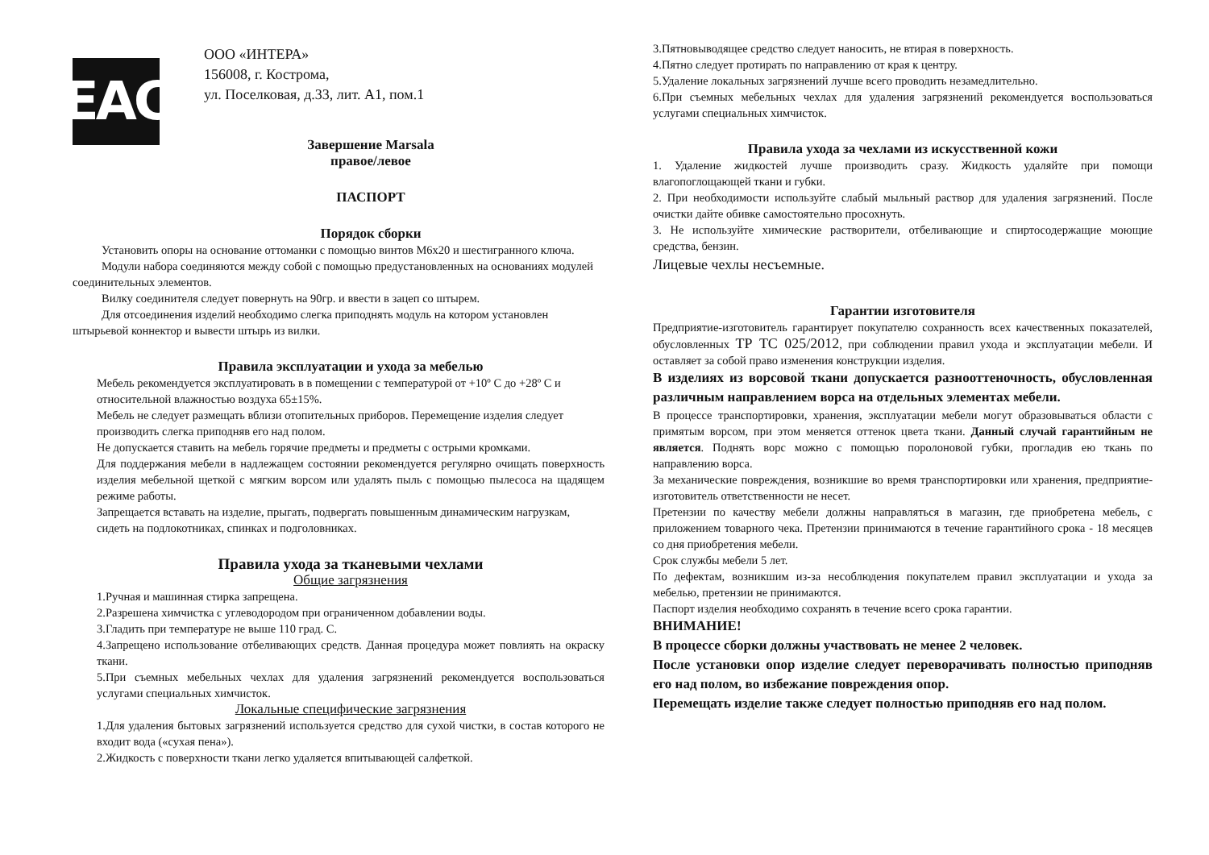EAC
ООО «ИНТЕРА»
156008, г. Кострома,
ул. Поселковая, д.33, лит. А1, пом.1
Завершение Marsala
правое/левое
ПАСПОРТ
Порядок сборки
Установить опоры на основание оттоманки с помощью винтов М6х20 и шестигранного ключа.
Модули набора соединяются между собой с помощью предустановленных на основаниях модулей соединительных элементов.
Вилку соединителя следует повернуть на 90гр. и ввести в зацеп со штырем.
Для отсоединения изделий необходимо слегка приподнять модуль на котором установлен штырьевой коннектор и вывести штырь из вилки.
Правила эксплуатации и ухода за мебелью
Мебель рекомендуется эксплуатировать в в помещении с температурой от +10º С до +28º С и относительной влажностью воздуха 65±15%.
Мебель не следует размещать вблизи отопительных приборов. Перемещение изделия следует производить слегка приподняв его над полом.
Не допускается ставить на мебель горячие предметы и предметы с острыми кромками.
Для поддержания мебели в надлежащем состоянии рекомендуется регулярно очищать поверхность изделия мебельной щеткой с мягким ворсом или удалять пыль с помощью пылесоса на щадящем режиме работы.
Запрещается вставать на изделие, прыгать, подвергать повышенным динамическим нагрузкам, сидеть на подлокотниках, спинках и подголовниках.
Правила ухода за тканевыми чехлами
Общие загрязнения
1.Ручная и машинная стирка запрещена.
2.Разрешена химчистка с углеводородом при ограниченном добавлении воды.
3.Гладить при температуре не выше 110 град. С.
4.Запрещено использование отбеливающих средств. Данная процедура может повлиять на окраску ткани.
5.При съемных мебельных чехлах для удаления загрязнений рекомендуется воспользоваться услугами специальных химчисток.
Локальные специфические загрязнения
1.Для удаления бытовых загрязнений используется средство для сухой чистки, в состав которого не входит вода («сухая пена»).
2.Жидкость с поверхности ткани легко удаляется впитывающей салфеткой.
3.Пятновыводящее средство следует наносить, не втирая в поверхность.
4.Пятно следует протирать по направлению от края к центру.
5.Удаление локальных загрязнений лучше всего проводить незамедлительно.
6.При съемных мебельных чехлах для удаления загрязнений рекомендуется воспользоваться услугами специальных химчисток.
Правила ухода за чехлами из искусственной кожи
1. Удаление жидкостей лучше производить сразу. Жидкость удаляйте при помощи влагопоглощающей ткани и губки.
2. При необходимости используйте слабый мыльный раствор для удаления загрязнений. После очистки дайте обивке самостоятельно просохнуть.
3. Не используйте химические растворители, отбеливающие и спиртосодержащие моющие средства, бензин.
Лицевые чехлы несъемные.
Гарантии изготовителя
Предприятие-изготовитель гарантирует покупателю сохранность всех качественных показателей, обусловленных ТР ТС 025/2012, при соблюдении правил ухода и эксплуатации мебели. И оставляет за собой право изменения конструкции изделия.
В изделиях из ворсовой ткани допускается разнооттеночность, обусловленная различным направлением ворса на отдельных элементах мебели.
В процессе транспортировки, хранения, эксплуатации мебели могут образовываться области с примятым ворсом, при этом меняется оттенок цвета ткани. Данный случай гарантийным не является. Поднять ворс можно с помощью поролоновой губки, прогладив ею ткань по направлению ворса.
За механические повреждения, возникшие во время транспортировки или хранения, предприятие-изготовитель ответственности не несет.
Претензии по качеству мебели должны направляться в магазин, где приобретена мебель, с приложением товарного чека. Претензии принимаются в течение гарантийного срока - 18 месяцев со дня приобретения мебели.
Срок службы мебели 5 лет.
По дефектам, возникшим из-за несоблюдения покупателем правил эксплуатации и ухода за мебелью, претензии не принимаются.
Паспорт изделия необходимо сохранять в течение всего срока гарантии.
ВНИМАНИЕ!
В процессе сборки должны участвовать не менее 2 человек.
После установки опор изделие следует переворачивать полностью приподняв его над полом, во избежание повреждения опор.
Перемещать изделие также следует полностью приподняв его над полом.